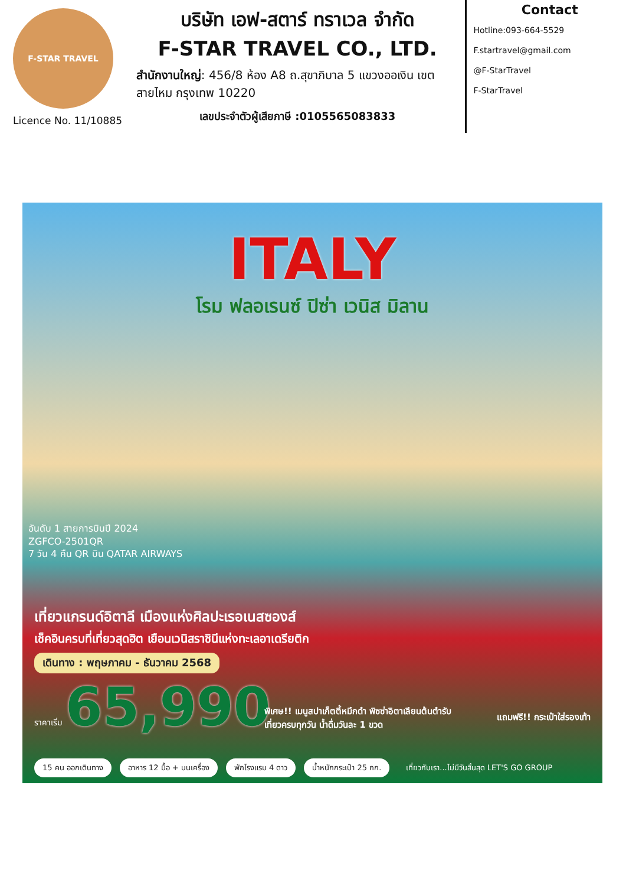F-STAR TRAVEL
Licence No. 11/10885
บริษัท เอฟ-สตาร์ ทราเวล จำกัด
F-STAR TRAVEL CO., LTD.
สำนักงานใหญ่: 456/8 ห้อง A8 ถ.สุขาภิบาล 5 แขวงออเงิน เขตสายไหม กรุงเทพ 10220
เลขประจำตัวผู้เสียภาษี :0105565083833
Contact
Hotline:093-664-5529
F.startravel@gmail.com
@F-StarTravel
F-StarTravel
ITALY
โรม ฟลอเรนซ์ ปิซ่า เวนิส มิลาน
อันดับ 1 สายการบินปี 2024
ZGFCO-2501QR
7 วัน 4 คืน QR บิน QATAR AIRWAYS
เที่ยวแกรนด์อิตาลี เมืองแห่งศิลปะเรอเนสซองส์
เช็คอินครบที่เที่ยวสุดฮิต เยือนเวนิสราชินีแห่งทะเลอาเดรียติก
เดินทาง : พฤษภาคม - ธันวาคม 2568
ราคาเริ่ม 65,990
พิเศษ!! เมนูสปาเก็ตตี้หมึกดำ พิซซ่าอิตาเลียนต้นตำรับ
เที่ยวครบทุกวัน น้ำดื่มวันละ 1 ขวด
แถมฟรี!! กระเป๋าใส่รองเท้า
15 คน ออกเดินทาง อาหาร 12 มื้อ + บนเครื่อง พักโรงแรม 4 ดาว น้ำหนักกระเป๋า 25 กก. เที่ยวกับเรา...ไม่มีวันสิ้นสุด LET'S GO GROUP